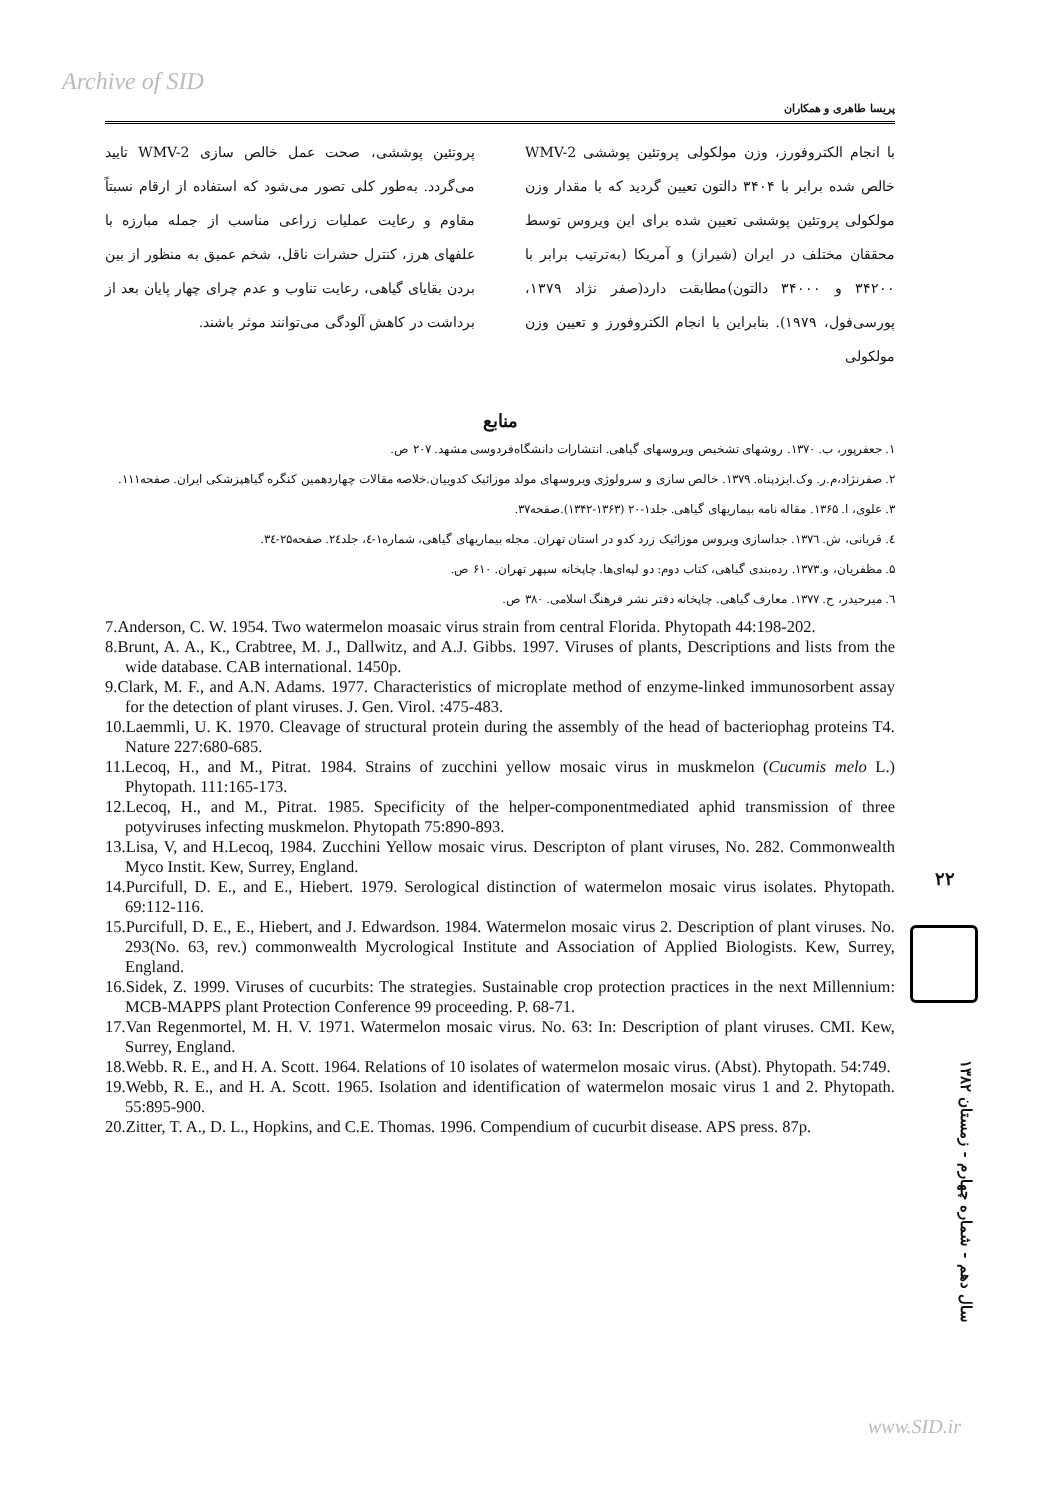Archive of SID
پریسا طاهری و همکاران
با انجام الکتروفورز، وزن مولکولی پروتئین پوششی WMV-2 خالص شده برابر با ۳۴۰۴ دالتون تعیین گردید که با مقدار وزن مولکولی پروتئین پوششی تعیین شده برای این ویروس توسط محققان مختلف در ایران (شیراز) و آمریکا (به‌ترتیب برابر با ۳۴۲۰۰ و ۳۴۰۰۰ دالتون)مطابقت دارد(صفر نژاد ۱۳۷۹، پورسی‌فول، ۱۹۷۹). بنابراین با انجام الکتروفورز و تعیین وزن مولکولی
پروتئین پوششی، صحت عمل خالص سازی WMV-2 تایید می‌گردد. به‌طور کلی تصور می‌شود که استفاده از ارقام نسبتاً مقاوم و رعایت عملیات زراعی مناسب از جمله مبارزه با علفهای هرز، کنترل حشرات ناقل، شخم عمیق به منظور از بین بردن بقایای گیاهی، رعایت تناوب و عدم چرای چهار پایان بعد از برداشت در کاهش آلودگی می‌توانند موثر باشند.
منابع
۱. جعفرپور، ب. ۱۳۷۰. روشهای تشخیص ویروسهای گیاهی. انتشارات دانشگاه‌فردوسی مشهد. ۲۰۷ ص.
۲. صفرنژاد،م.ر. وک.ایزدپناه. ۱۳۷۹. خالص سازی و سرولوژی ویروسهای مولد موزائیک کدوییان.خلاصه مقالات چهاردهمین کنگره گیاهپزشکی ایران. صفحه۱۱۱.
۳. علوی، ا. ۱۳۶۵. مقاله نامه بیماریهای گیاهی. جلد۱-۲۰ (۱۳۶۳-۱۳۴۲).صفحه۳۷.
٤. قربانی، ش. ۱۳۷٦. جداسازی ویروس موزائیک زرد کدو در استان تهران. مجله بیماریهای گیاهی، شماره۱-٤، جلد٢٤. صفحه۲۵-۳٤.
۵. مظفریان، و.۱۳۷۳. رده‌بندی گیاهی، کتاب دوم: دو لپه‌ای‌ها. چاپخانه سپهر تهران. ۶۱۰ ص.
٦. میرحیدر، ح. ۱۳۷۷. معارف گیاهی. چاپخانه دفتر نشر فرهنگ اسلامی. ۳۸۰ ص.
7.Anderson, C. W. 1954. Two watermelon moasaic virus strain from central Florida. Phytopath 44:198-202.
8.Brunt, A. A., K., Crabtree, M. J., Dallwitz, and A.J. Gibbs. 1997. Viruses of plants, Descriptions and lists from the wide database. CAB international. 1450p.
9.Clark, M. F., and A.N. Adams. 1977. Characteristics of microplate method of enzyme-linked immunosorbent assay for the detection of plant viruses. J. Gen. Virol. :475-483.
10.Laemmli, U. K. 1970. Cleavage of structural protein during the assembly of the head of bacteriophag proteins T4. Nature 227:680-685.
11.Lecoq, H., and M., Pitrat. 1984. Strains of zucchini yellow mosaic virus in muskmelon (Cucumis melo L.) Phytopath. 111:165-173.
12.Lecoq, H., and M., Pitrat. 1985. Specificity of the helper-componentmediated aphid transmission of three potyviruses infecting muskmelon. Phytopath 75:890-893.
13.Lisa, V, and H.Lecoq, 1984. Zucchini Yellow mosaic virus. Descripton of plant viruses, No. 282. Commonwealth Myco Instit. Kew, Surrey, England.
14.Purcifull, D. E., and E., Hiebert. 1979. Serological distinction of watermelon mosaic virus isolates. Phytopath. 69:112-116.
15.Purcifull, D. E., E., Hiebert, and J. Edwardson. 1984. Watermelon mosaic virus 2. Description of plant viruses. No. 293(No. 63, rev.) commonwealth Mycrological Institute and Association of Applied Biologists. Kew, Surrey, England.
16.Sidek, Z. 1999. Viruses of cucurbits: The strategies. Sustainable crop protection practices in the next Millennium: MCB-MAPPS plant Protection Conference 99 proceeding. P. 68-71.
17.Van Regenmortel, M. H. V. 1971. Watermelon mosaic virus. No. 63: In: Description of plant viruses. CMI. Kew, Surrey, England.
18.Webb. R. E., and H. A. Scott. 1964. Relations of 10 isolates of watermelon mosaic virus. (Abst). Phytopath. 54:749.
19.Webb, R. E., and H. A. Scott. 1965. Isolation and identification of watermelon mosaic virus 1 and 2. Phytopath. 55:895-900.
20.Zitter, T. A., D. L., Hopkins, and C.E. Thomas. 1996. Compendium of cucurbit disease. APS press. 87p.
۲۲
سال دهم - شماره چهارم - زمستان ۱۳۸۲
www.SID.ir